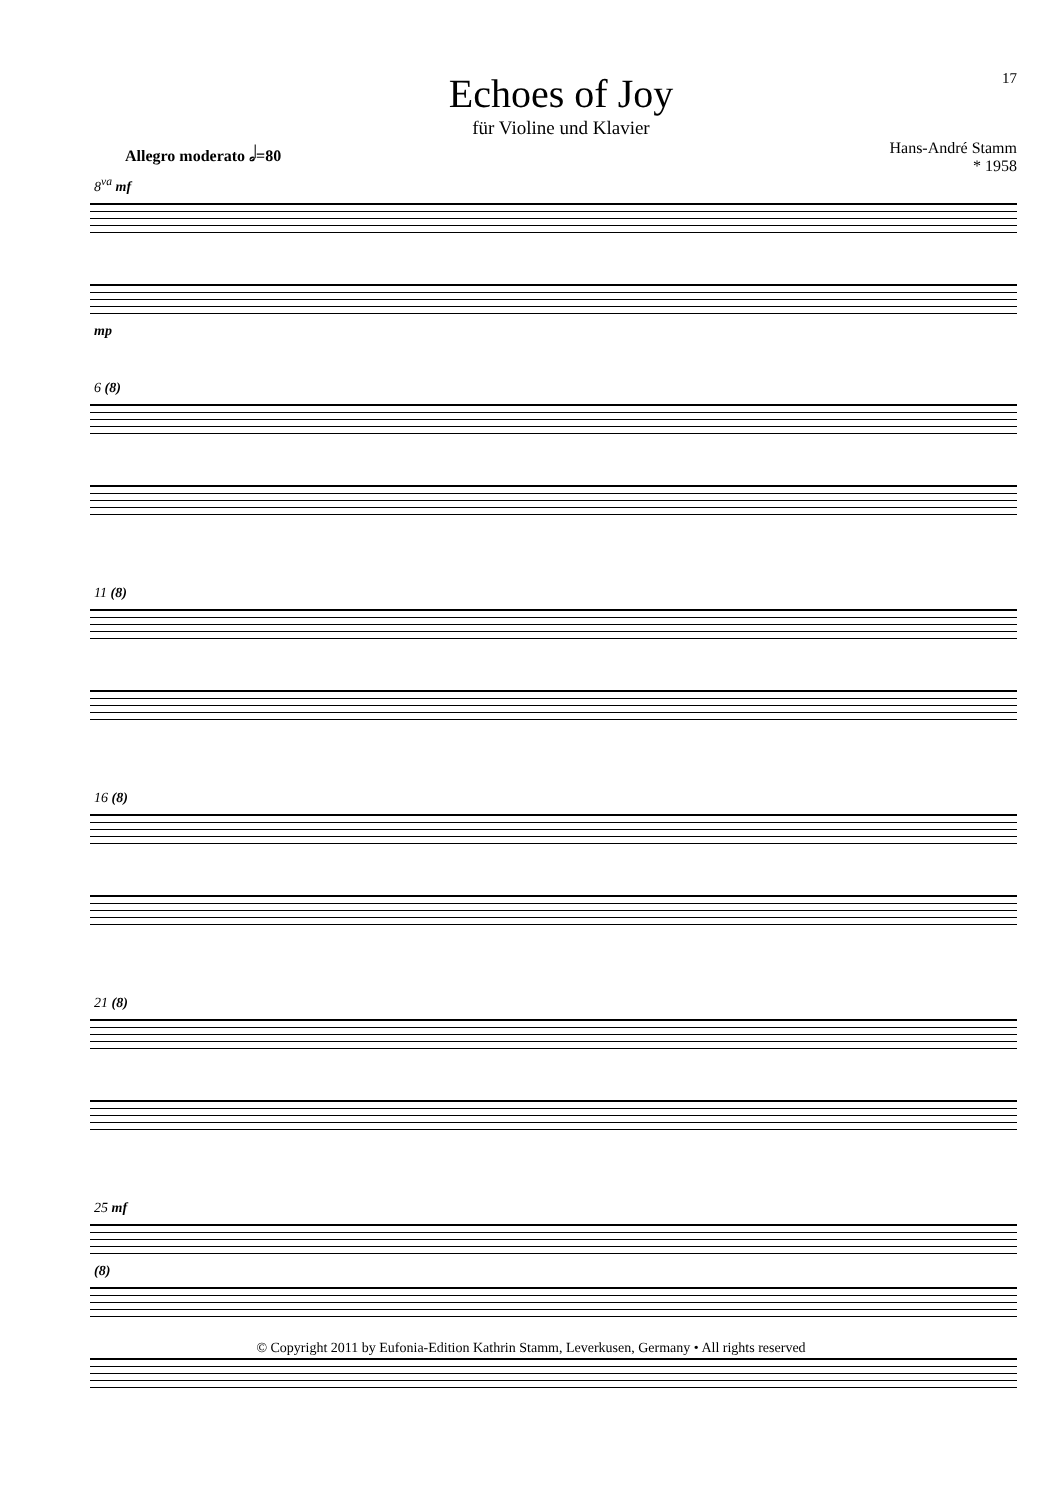Echoes of Joy
für Violine und Klavier
17
Allegro moderato 𝅗𝅥=80 Hans-André Stamm
* 1958
8<sup>va</sup> mf
mp
6 (8)
11 (8)
16 (8)
21 (8)
25 mf
(8)
© Copyright 2011 by Eufonia-Edition Kathrin Stamm, Leverkusen, Germany • All rights reserved